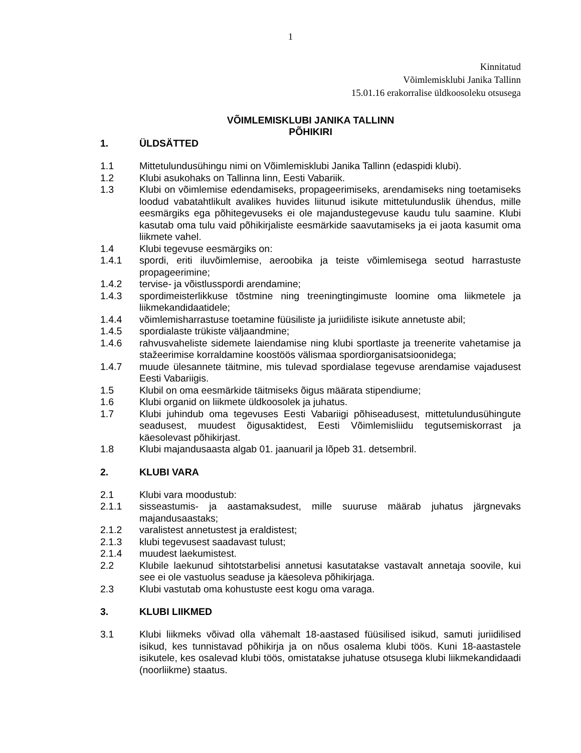1
Kinnitatud
Võimlemisklubi Janika Tallinn
15.01.16 erakorralise üldkoosoleku otsusega
VÕIMLEMISKLUBI JANIKA TALLINN
PÕHIKIRI
1. ÜLDSÄTTED
1.1 Mittetulundusühingu nimi on Võimlemisklubi Janika Tallinn (edaspidi klubi).
1.2 Klubi asukohaks on Tallinna linn, Eesti Vabariik.
1.3 Klubi on võimlemise edendamiseks, propageerimiseks, arendamiseks ning toetamiseks loodud vabatahtlikult avalikes huvides liitunud isikute mittetulunduslik ühendus, mille eesmärgiks ega põhitegevuseks ei ole majandustegevuse kaudu tulu saamine. Klubi kasutab oma tulu vaid põhikirjaliste eesmärkide saavutamiseks ja ei jaota kasumit oma liikmete vahel.
1.4 Klubi tegevuse eesmärgiks on:
1.4.1 spordi, eriti iluvõimlemise, aeroobika ja teiste võimlemisega seotud harrastuste propageerimine;
1.4.2 tervise- ja võistlusspordi arendamine;
1.4.3 spordimeisterlikkuse tõstmine ning treeningtingimuste loomine oma liikmetele ja liikmekandidaatidele;
1.4.4 võimlemisharrastuse toetamine füüsiliste ja juriidiliste isikute annetuste abil;
1.4.5 spordialaste trükiste väljaandmine;
1.4.6 rahvusvaheliste sidemete laiendamise ning klubi sportlaste ja treenerite vahetamise ja stažeerimise korraldamine koostöös välismaa spordiorganisatsioonidega;
1.4.7 muude ülesannete täitmine, mis tulevad spordialase tegevuse arendamise vajadusest Eesti Vabariigis.
1.5 Klubil on oma eesmärkide täitmiseks õigus määrata stipendiume;
1.6 Klubi organid on liikmete üldkoosolek ja juhatus.
1.7 Klubi juhindub oma tegevuses Eesti Vabariigi põhiseadusest, mittetulundusühingute seadusest, muudest õigusaktidest, Eesti Võimlemisliidu tegutsemiskorrast ja käesolevast põhikirjast.
1.8 Klubi majandusaasta algab 01. jaanuaril ja lõpeb 31. detsembril.
2. KLUBI VARA
2.1 Klubi vara moodustub:
2.1.1 sisseastumis- ja aastamaksudest, mille suuruse määrab juhatus järgnevaks majandusaastaks;
2.1.2 varalistest annetustest ja eraldistest;
2.1.3 klubi tegevusest saadavast tulust;
2.1.4 muudest laekumistest.
2.2 Klubile laekunud sihtotstarbelisi annetusi kasutatakse vastavalt annetaja soovile, kui see ei ole vastuolus seaduse ja käesoleva põhikirjaga.
2.3 Klubi vastutab oma kohustuste eest kogu oma varaga.
3. KLUBI LIIKMED
3.1 Klubi liikmeks võivad olla vähemalt 18-aastased füüsilised isikud, samuti juriidilised isikud, kes tunnistavad põhikirja ja on nõus osalema klubi töös. Kuni 18-aastastele isikutele, kes osalevad klubi töös, omistatakse juhatuse otsusega klubi liikmekandidaadi (noorliikme) staatus.